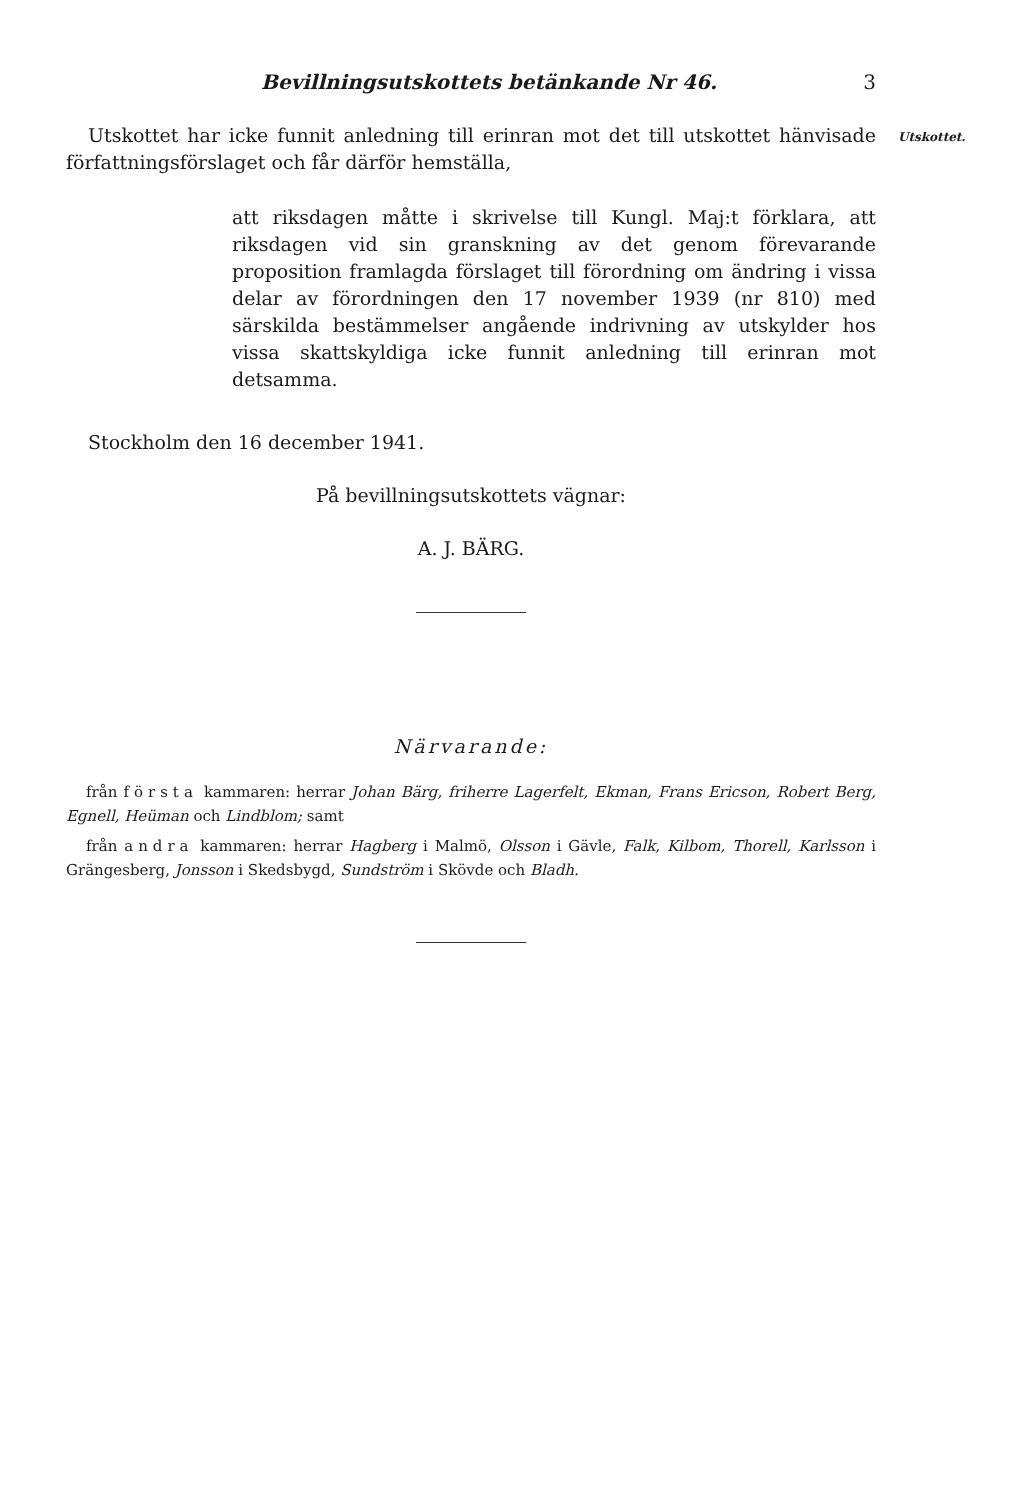Bevillningsutskottets betänkande Nr 46. 3
Utskottet har icke funnit anledning till erinran mot det till utskottet hänvisade författningsförslaget och får därför hemställa,
Utskottet.
att riksdagen måtte i skrivelse till Kungl. Maj:t förklara, att riksdagen vid sin granskning av det genom förevarande proposition framlagda förslaget till förordning om ändring i vissa delar av förordningen den 17 november 1939 (nr 810) med särskilda bestämmelser angående indrivning av utskylder hos vissa skattskyldiga icke funnit anledning till erinran mot detsamma.
Stockholm den 16 december 1941.
På bevillningsutskottets vägnar:
A. J. BÄRG.
Närvarande:
från första kammaren: herrar Johan Bärg, friherre Lagerfelt, Ekman, Frans Ericson, Robert Berg, Egnell, Heüman och Lindblom; samt
från andra kammaren: herrar Hagberg i Malmö, Olsson i Gävle, Falk, Kilbom, Thorell, Karlsson i Grängesberg, Jonsson i Skedsbygd, Sundström i Skövde och Bladh.